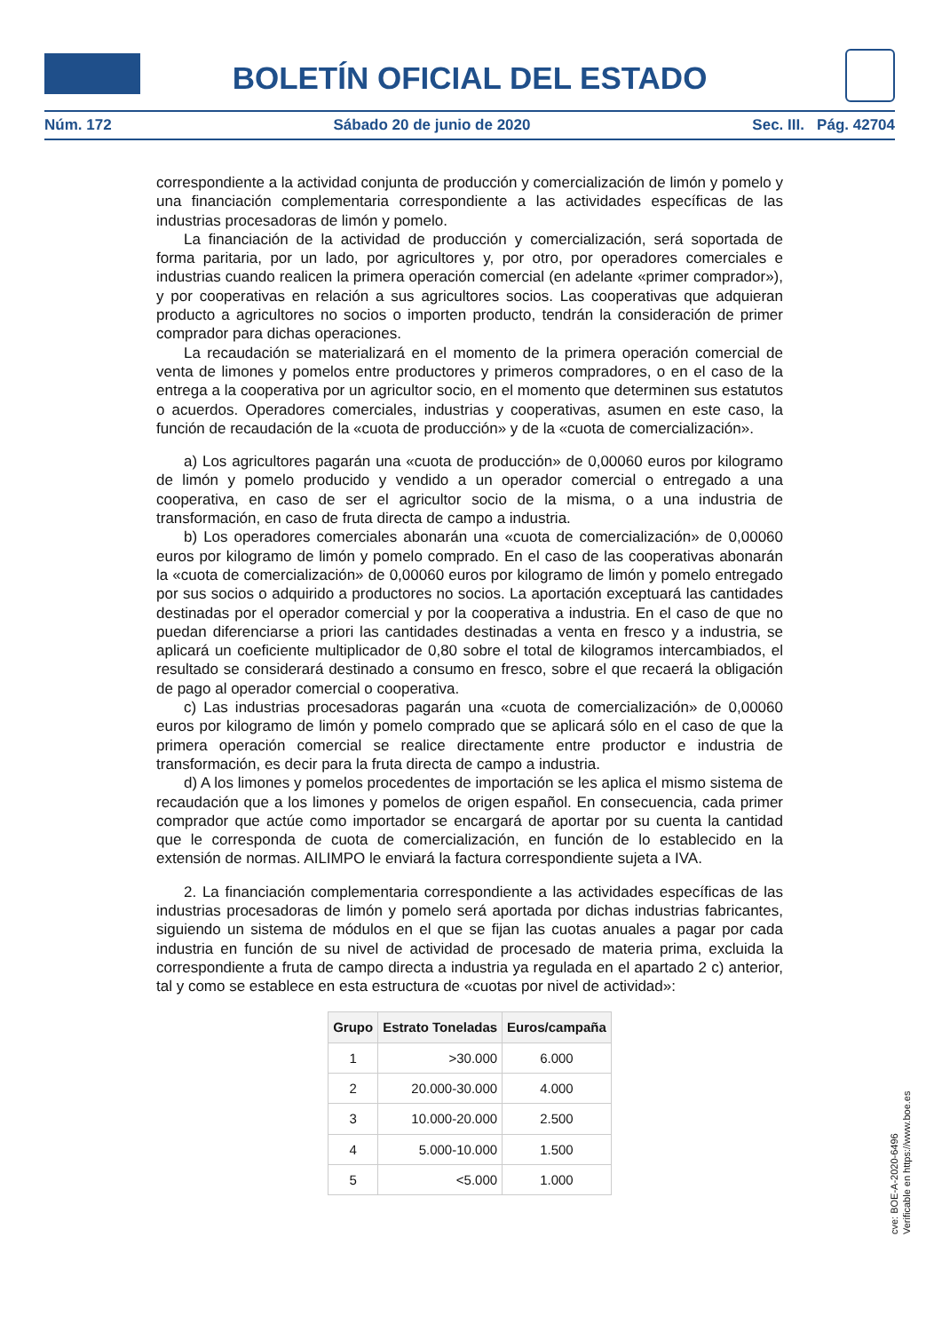BOLETÍN OFICIAL DEL ESTADO
Núm. 172 Sábado 20 de junio de 2020 Sec. III. Pág. 42704
correspondiente a la actividad conjunta de producción y comercialización de limón y pomelo y una financiación complementaria correspondiente a las actividades específicas de las industrias procesadoras de limón y pomelo.
La financiación de la actividad de producción y comercialización, será soportada de forma paritaria, por un lado, por agricultores y, por otro, por operadores comerciales e industrias cuando realicen la primera operación comercial (en adelante «primer comprador»), y por cooperativas en relación a sus agricultores socios. Las cooperativas que adquieran producto a agricultores no socios o importen producto, tendrán la consideración de primer comprador para dichas operaciones.
La recaudación se materializará en el momento de la primera operación comercial de venta de limones y pomelos entre productores y primeros compradores, o en el caso de la entrega a la cooperativa por un agricultor socio, en el momento que determinen sus estatutos o acuerdos. Operadores comerciales, industrias y cooperativas, asumen en este caso, la función de recaudación de la «cuota de producción» y de la «cuota de comercialización».
a) Los agricultores pagarán una «cuota de producción» de 0,00060 euros por kilogramo de limón y pomelo producido y vendido a un operador comercial o entregado a una cooperativa, en caso de ser el agricultor socio de la misma, o a una industria de transformación, en caso de fruta directa de campo a industria.
b) Los operadores comerciales abonarán una «cuota de comercialización» de 0,00060 euros por kilogramo de limón y pomelo comprado. En el caso de las cooperativas abonarán la «cuota de comercialización» de 0,00060 euros por kilogramo de limón y pomelo entregado por sus socios o adquirido a productores no socios. La aportación exceptuará las cantidades destinadas por el operador comercial y por la cooperativa a industria. En el caso de que no puedan diferenciarse a priori las cantidades destinadas a venta en fresco y a industria, se aplicará un coeficiente multiplicador de 0,80 sobre el total de kilogramos intercambiados, el resultado se considerará destinado a consumo en fresco, sobre el que recaerá la obligación de pago al operador comercial o cooperativa.
c) Las industrias procesadoras pagarán una «cuota de comercialización» de 0,00060 euros por kilogramo de limón y pomelo comprado que se aplicará sólo en el caso de que la primera operación comercial se realice directamente entre productor e industria de transformación, es decir para la fruta directa de campo a industria.
d) A los limones y pomelos procedentes de importación se les aplica el mismo sistema de recaudación que a los limones y pomelos de origen español. En consecuencia, cada primer comprador que actúe como importador se encargará de aportar por su cuenta la cantidad que le corresponda de cuota de comercialización, en función de lo establecido en la extensión de normas. AILIMPO le enviará la factura correspondiente sujeta a IVA.
2. La financiación complementaria correspondiente a las actividades específicas de las industrias procesadoras de limón y pomelo será aportada por dichas industrias fabricantes, siguiendo un sistema de módulos en el que se fijan las cuotas anuales a pagar por cada industria en función de su nivel de actividad de procesado de materia prima, excluida la correspondiente a fruta de campo directa a industria ya regulada en el apartado 2 c) anterior, tal y como se establece en esta estructura de «cuotas por nivel de actividad»:
| Grupo | Estrato Toneladas | Euros/campaña |
| --- | --- | --- |
| 1 | >30.000 | 6.000 |
| 2 | 20.000-30.000 | 4.000 |
| 3 | 10.000-20.000 | 2.500 |
| 4 | 5.000-10.000 | 1.500 |
| 5 | <5.000 | 1.000 |
cve: BOE-A-2020-6496
Verificable en https://www.boe.es